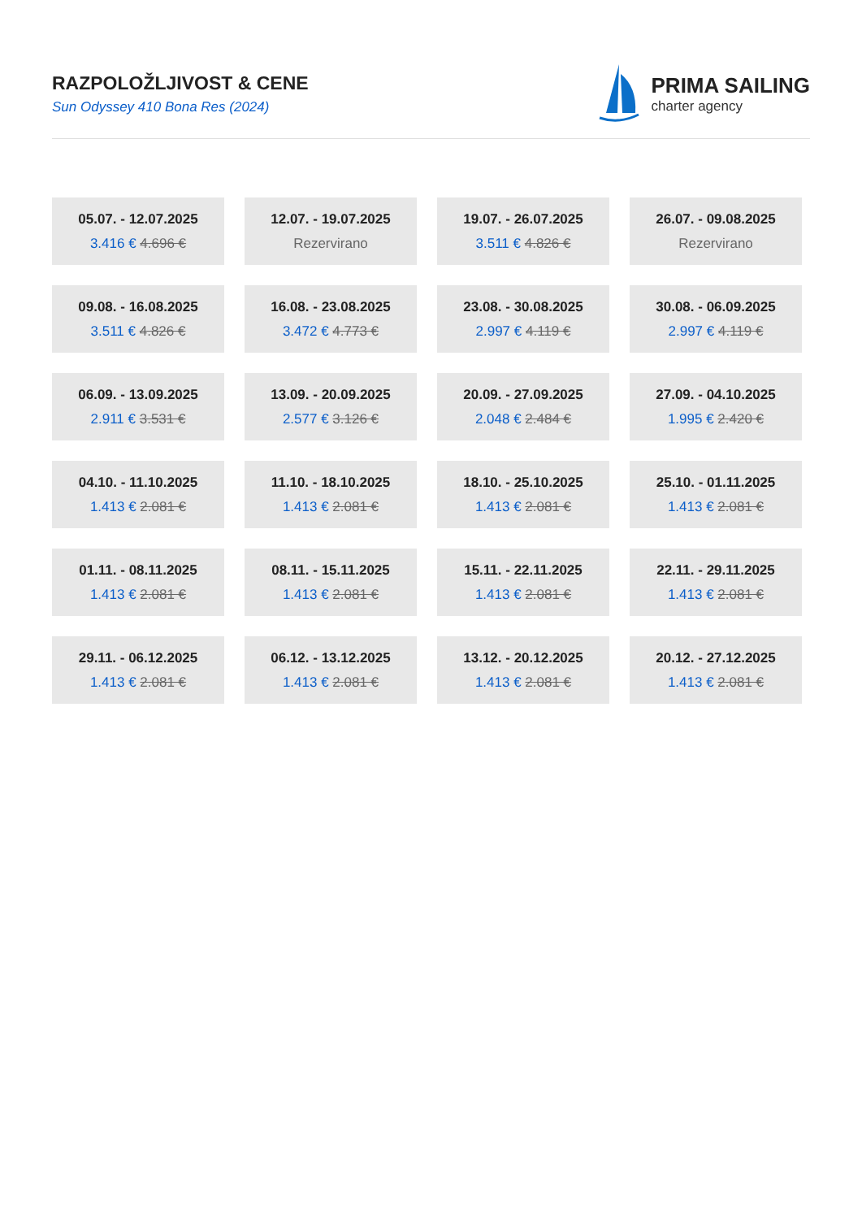RAZPOLOŽLJIVOST & CENE
Sun Odyssey 410 Bona Res (2024)
PRIMA SAILING
charter agency
05.07. - 12.07.2025
3.416 € 4.696 €
12.07. - 19.07.2025
Rezervirano
19.07. - 26.07.2025
3.511 € 4.826 €
26.07. - 09.08.2025
Rezervirano
09.08. - 16.08.2025
3.511 € 4.826 €
16.08. - 23.08.2025
3.472 € 4.773 €
23.08. - 30.08.2025
2.997 € 4.119 €
30.08. - 06.09.2025
2.997 € 4.119 €
06.09. - 13.09.2025
2.911 € 3.531 €
13.09. - 20.09.2025
2.577 € 3.126 €
20.09. - 27.09.2025
2.048 € 2.484 €
27.09. - 04.10.2025
1.995 € 2.420 €
04.10. - 11.10.2025
1.413 € 2.081 €
11.10. - 18.10.2025
1.413 € 2.081 €
18.10. - 25.10.2025
1.413 € 2.081 €
25.10. - 01.11.2025
1.413 € 2.081 €
01.11. - 08.11.2025
1.413 € 2.081 €
08.11. - 15.11.2025
1.413 € 2.081 €
15.11. - 22.11.2025
1.413 € 2.081 €
22.11. - 29.11.2025
1.413 € 2.081 €
29.11. - 06.12.2025
1.413 € 2.081 €
06.12. - 13.12.2025
1.413 € 2.081 €
13.12. - 20.12.2025
1.413 € 2.081 €
20.12. - 27.12.2025
1.413 € 2.081 €